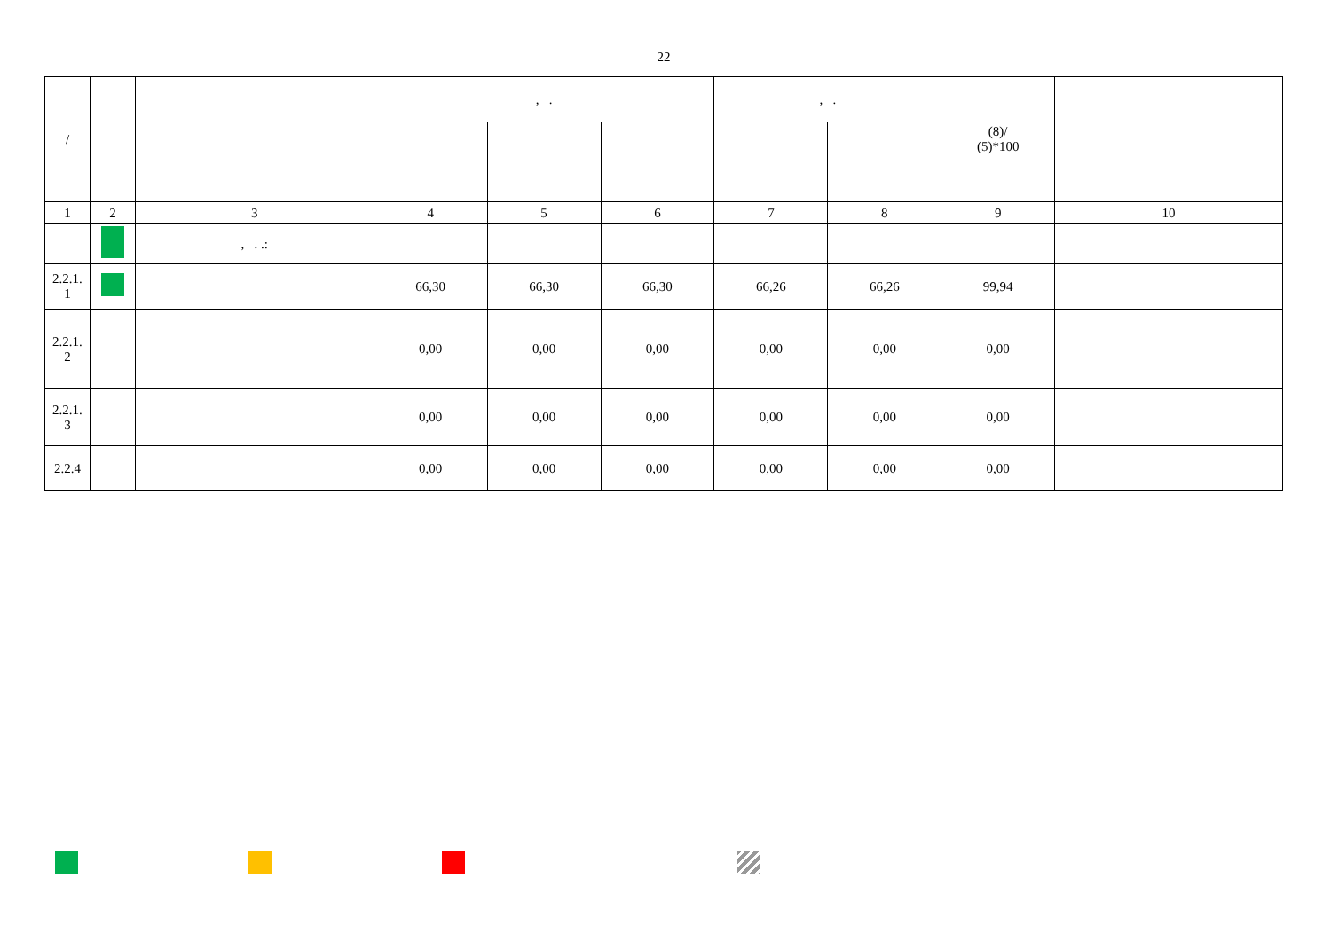22
| / | | | , . | | | , . | | (8)/ (5)*100 | |
| --- | --- | --- | --- | --- | --- | --- | --- | --- | --- |
| 1 | 2 | 3 | 4 | 5 | 6 | 7 | 8 | 9 | 10 |
| | | , . .: | | | | | | | |
| 2.2.1. 1 | | | 66,30 | 66,30 | 66,30 | 66,26 | 66,26 | 99,94 | |
| 2.2.1. 2 | | | 0,00 | 0,00 | 0,00 | 0,00 | 0,00 | 0,00 | |
| 2.2.1. 3 | | | 0,00 | 0,00 | 0,00 | 0,00 | 0,00 | 0,00 | |
| 2.2.4 | | | 0,00 | 0,00 | 0,00 | 0,00 | 0,00 | 0,00 | |